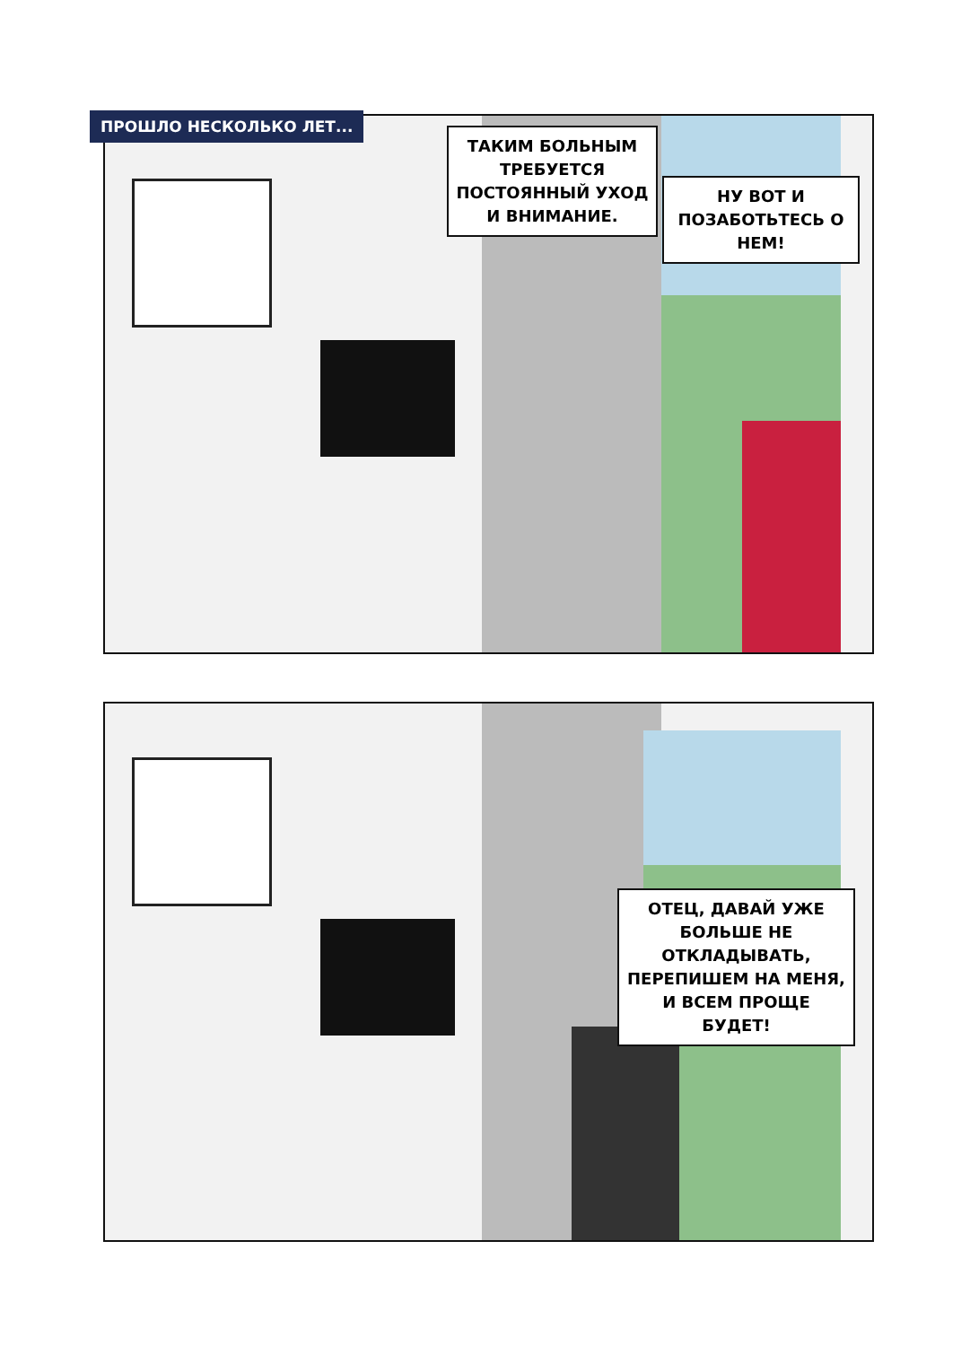ПРОШЛО НЕСКОЛЬКО ЛЕТ...
ТАКИМ БОЛЬНЫМ ТРЕБУЕТСЯ ПОСТОЯННЫЙ УХОД И ВНИМАНИЕ.
НУ ВОТ И ПОЗАБОТЬТЕСЬ О НЕМ!
ОТЕЦ, ДАВАЙ УЖЕ БОЛЬШЕ НЕ ОТКЛАДЫВАТЬ, ПЕРЕПИШЕМ НА МЕНЯ, И ВСЕМ ПРОЩЕ БУДЕТ!